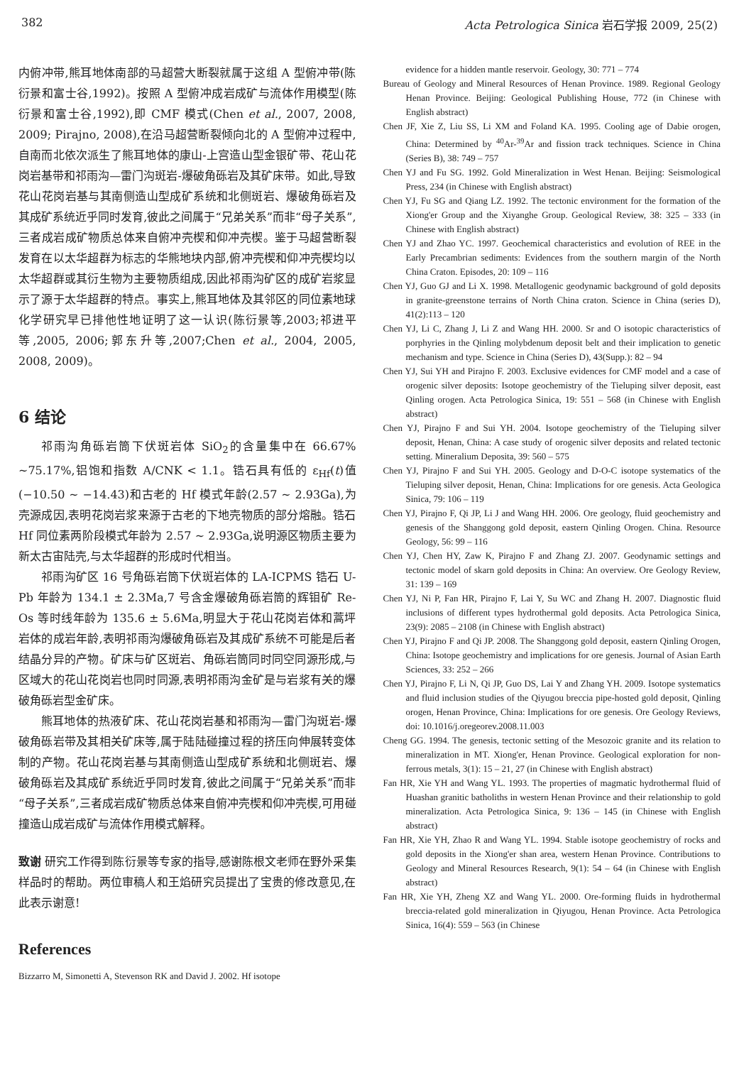382 Acta Petrologica Sinica 岩石学报 2009, 25(2)
内俯冲带,熊耳地体南部的马超营大断裂就属于这组 A 型俯冲带(陈衍景和富士谷,1992)。按照 A 型俯冲成岩成矿与流体作用模型(陈衍景和富士谷,1992),即 CMF 模式(Chen et al., 2007, 2008, 2009; Pirajno, 2008),在沿马超营断裂倾向北的 A 型俯冲过程中,自南而北依次派生了熊耳地体的康山-上宫造山型金银矿带、花山花岗岩基带和祁雨沟—雷门沟斑岩-爆破角砾岩及其矿床带。如此,导致花山花岗岩基与其南侧造山型成矿系统和北侧斑岩、爆破角砾岩及其成矿系统近乎同时发育,彼此之间属于“兄弟关系”而非“母子关系”,三者成岩成矿物质总体来自俯冲壳楔和仰冲壳楔。鉴于马超营断裂发育在以太华超群为标志的华熊地块内部,俯冲壳楔和仰冲壳楔均以太华超群或其衍生物为主要物质组成,因此祁雨沟矿区的成矿岩浆显示了源于太华超群的特点。事实上,熊耳地体及其邻区的同位素地球化学研究早已排他性地证明了这一认识(陈衍景等,2003;祁进平等,2005, 2006;郭东升等,2007;Chen et al., 2004, 2005, 2008, 2009)。
6 结论
祁雨沟角砾岩筒下伏斑岩体 SiO<sub>2</sub>的含量集中在 66.67% ~75.17%,铝饱和指数 A/CNK < 1.1。锆石具有低的 ε<sub>Hf</sub>(t)值(−10.50 ~ −14.43)和古老的 Hf 模式年龄(2.57 ~ 2.93Ga),为壳源成因,表明花岗岩浆来源于古老的下地壳物质的部分熔融。锆石 Hf 同位素两阶段模式年龄为 2.57 ~ 2.93Ga,说明源区物质主要为新太古宙陆壳,与太华超群的形成时代相当。
祁雨沟矿区 16 号角砾岩筒下伏斑岩体的 LA-ICPMS 锆石 U-Pb 年龄为 134.1 ± 2.3Ma,7 号含金爆破角砾岩筒的辉钼矿 Re-Os 等时线年龄为 135.6 ± 5.6Ma,明显大于花山花岗岩体和蒿坪岩体的成岩年龄,表明祁雨沟爆破角砾岩及其成矿系统不可能是后者结晶分异的产物。矿床与矿区斑岩、角砾岩筒同时同空同源形成,与区域大的花山花岗岩也同时同源,表明祁雨沟金矿是与岩浆有关的爆破角砾岩型金矿床。
熊耳地体的热液矿床、花山花岗岩基和祁雨沟—雷门沟斑岩-爆破角砾岩带及其相关矿床等,属于陆陆碰撞过程的挤压向伸展转变体制的产物。花山花岗岩基与其南侧造山型成矿系统和北侧斑岩、爆破角砾岩及其成矿系统近乎同时发育,彼此之间属于“兄弟关系”而非“母子关系”,三者成岩成矿物质总体来自俯冲壳楔和仰冲壳楔,可用碰撞造山成岩成矿与流体作用模式解释。
致谢 研究工作得到陈衍景等专家的指导,感谢陈根文老师在野外采集样品时的帮助。两位审稿人和王焰研究员提出了宝贵的修改意见,在此表示谢意!
References
Bizzarro M, Simonetti A, Stevenson RK and David J. 2002. Hf isotope
evidence for a hidden mantle reservoir. Geology, 30: 771 – 774
Bureau of Geology and Mineral Resources of Henan Province. 1989. Regional Geology Henan Province. Beijing: Geological Publishing House, 772 (in Chinese with English abstract)
Chen JF, Xie Z, Liu SS, Li XM and Foland KA. 1995. Cooling age of Dabie orogen, China: Determined by <sup>40</sup>Ar-<sup>39</sup>Ar and fission track techniques. Science in China (Series B), 38: 749 – 757
Chen YJ and Fu SG. 1992. Gold Mineralization in West Henan. Beijing: Seismological Press, 234 (in Chinese with English abstract)
Chen YJ, Fu SG and Qiang LZ. 1992. The tectonic environment for the formation of the Xiong'er Group and the Xiyanghe Group. Geological Review, 38: 325 – 333 (in Chinese with English abstract)
Chen YJ and Zhao YC. 1997. Geochemical characteristics and evolution of REE in the Early Precambrian sediments: Evidences from the southern margin of the North China Craton. Episodes, 20: 109 – 116
Chen YJ, Guo GJ and Li X. 1998. Metallogenic geodynamic background of gold deposits in granite-greenstone terrains of North China craton. Science in China (series D), 41(2):113 – 120
Chen YJ, Li C, Zhang J, Li Z and Wang HH. 2000. Sr and O isotopic characteristics of porphyries in the Qinling molybdenum deposit belt and their implication to genetic mechanism and type. Science in China (Series D), 43(Supp.): 82 – 94
Chen YJ, Sui YH and Pirajno F. 2003. Exclusive evidences for CMF model and a case of orogenic silver deposits: Isotope geochemistry of the Tieluping silver deposit, east Qinling orogen. Acta Petrologica Sinica, 19: 551 – 568 (in Chinese with English abstract)
Chen YJ, Pirajno F and Sui YH. 2004. Isotope geochemistry of the Tieluping silver deposit, Henan, China: A case study of orogenic silver deposits and related tectonic setting. Mineralium Deposita, 39: 560 – 575
Chen YJ, Pirajno F and Sui YH. 2005. Geology and D-O-C isotope systematics of the Tieluping silver deposit, Henan, China: Implications for ore genesis. Acta Geologica Sinica, 79: 106 – 119
Chen YJ, Pirajno F, Qi JP, Li J and Wang HH. 2006. Ore geology, fluid geochemistry and genesis of the Shanggong gold deposit, eastern Qinling Orogen. China. Resource Geology, 56: 99 – 116
Chen YJ, Chen HY, Zaw K, Pirajno F and Zhang ZJ. 2007. Geodynamic settings and tectonic model of skarn gold deposits in China: An overview. Ore Geology Review, 31: 139 – 169
Chen YJ, Ni P, Fan HR, Pirajno F, Lai Y, Su WC and Zhang H. 2007. Diagnostic fluid inclusions of different types hydrothermal gold deposits. Acta Petrologica Sinica, 23(9): 2085 – 2108 (in Chinese with English abstract)
Chen YJ, Pirajno F and Qi JP. 2008. The Shanggong gold deposit, eastern Qinling Orogen, China: Isotope geochemistry and implications for ore genesis. Journal of Asian Earth Sciences, 33: 252 – 266
Chen YJ, Pirajno F, Li N, Qi JP, Guo DS, Lai Y and Zhang YH. 2009. Isotope systematics and fluid inclusion studies of the Qiyugou breccia pipe-hosted gold deposit, Qinling orogen, Henan Province, China: Implications for ore genesis. Ore Geology Reviews, doi: 10.1016/j.oregeorev.2008.11.003
Cheng GG. 1994. The genesis, tectonic setting of the Mesozoic granite and its relation to mineralization in MT. Xiong'er, Henan Province. Geological exploration for non-ferrous metals, 3(1): 15 – 21, 27 (in Chinese with English abstract)
Fan HR, Xie YH and Wang YL. 1993. The properties of magmatic hydrothermal fluid of Huashan granitic batholiths in western Henan Province and their relationship to gold mineralization. Acta Petrologica Sinica, 9: 136 – 145 (in Chinese with English abstract)
Fan HR, Xie YH, Zhao R and Wang YL. 1994. Stable isotope geochemistry of rocks and gold deposits in the Xiong'er shan area, western Henan Province. Contributions to Geology and Mineral Resources Research, 9(1): 54 – 64 (in Chinese with English abstract)
Fan HR, Xie YH, Zheng XZ and Wang YL. 2000. Ore-forming fluids in hydrothermal breccia-related gold mineralization in Qiyugou, Henan Province. Acta Petrologica Sinica, 16(4): 559 – 563 (in Chinese